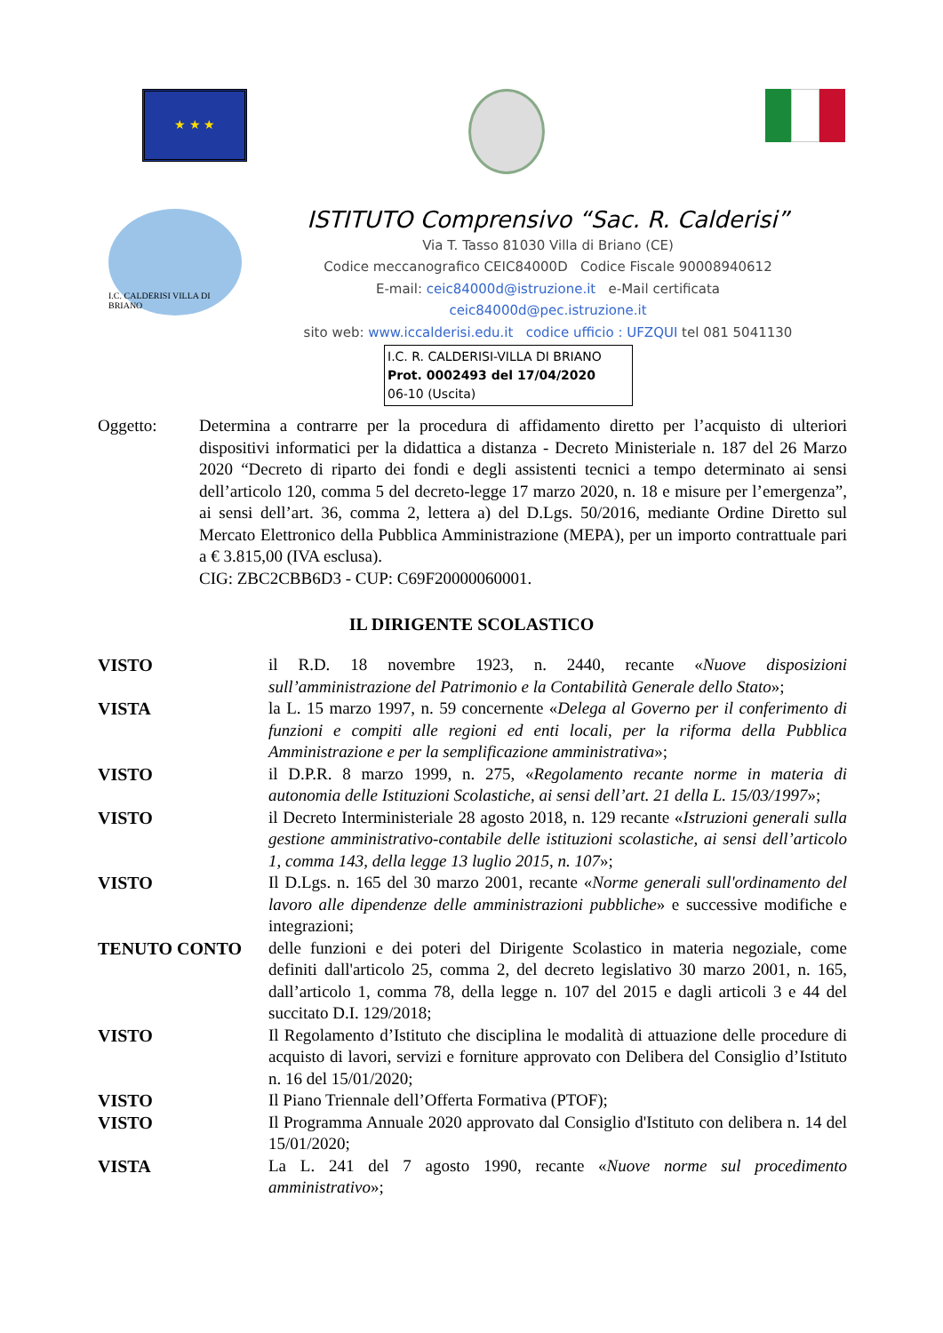★ ★ ★
I.C. CALDERISI VILLA DI BRIANO
ISTITUTO Comprensivo “Sac. R. Calderisi”
Via T. Tasso 81030 Villa di Briano (CE)
Codice meccanografico CEIC84000D Codice Fiscale 90008940612
E-mail: ceic84000d@istruzione.it e-Mail certificata
ceic84000d@pec.istruzione.it
sito web: www.iccalderisi.edu.it codice ufficio : UFZQUI tel 081 5041130
I.C. R. CALDERISI-VILLA DI BRIANO
Prot. 0002493 del 17/04/2020
06-10 (Uscita)
Oggetto: Determina a contrarre per la procedura di affidamento diretto per l’acquisto di ulteriori dispositivi informatici per la didattica a distanza - Decreto Ministeriale n. 187 del 26 Marzo 2020 “Decreto di riparto dei fondi e degli assistenti tecnici a tempo determinato ai sensi dell’articolo 120, comma 5 del decreto-legge 17 marzo 2020, n. 18 e misure per l’emergenza”, ai sensi dell’art. 36, comma 2, lettera a) del D.Lgs. 50/2016, mediante Ordine Diretto sul Mercato Elettronico della Pubblica Amministrazione (MEPA), per un importo contrattuale pari a € 3.815,00 (IVA esclusa).
CIG: ZBC2CBB6D3 - CUP: C69F20000060001.
IL DIRIGENTE SCOLASTICO
VISTO il R.D. 18 novembre 1923, n. 2440, recante «Nuove disposizioni sull’amministrazione del Patrimonio e la Contabilità Generale dello Stato»;
VISTA la L. 15 marzo 1997, n. 59 concernente «Delega al Governo per il conferimento di funzioni e compiti alle regioni ed enti locali, per la riforma della Pubblica Amministrazione e per la semplificazione amministrativa»;
VISTO il D.P.R. 8 marzo 1999, n. 275, «Regolamento recante norme in materia di autonomia delle Istituzioni Scolastiche, ai sensi dell’art. 21 della L. 15/03/1997»;
VISTO il Decreto Interministeriale 28 agosto 2018, n. 129 recante «Istruzioni generali sulla gestione amministrativo-contabile delle istituzioni scolastiche, ai sensi dell’articolo 1, comma 143, della legge 13 luglio 2015, n. 107»;
VISTO Il D.Lgs. n. 165 del 30 marzo 2001, recante «Norme generali sull'ordinamento del lavoro alle dipendenze delle amministrazioni pubbliche» e successive modifiche e integrazioni;
TENUTO CONTO delle funzioni e dei poteri del Dirigente Scolastico in materia negoziale, come definiti dall'articolo 25, comma 2, del decreto legislativo 30 marzo 2001, n. 165, dall’articolo 1, comma 78, della legge n. 107 del 2015 e dagli articoli 3 e 44 del succitato D.I. 129/2018;
VISTO Il Regolamento d’Istituto che disciplina le modalità di attuazione delle procedure di acquisto di lavori, servizi e forniture approvato con Delibera del Consiglio d’Istituto n. 16 del 15/01/2020;
VISTO Il Piano Triennale dell’Offerta Formativa (PTOF);
VISTO Il Programma Annuale 2020 approvato dal Consiglio d'Istituto con delibera n. 14 del 15/01/2020;
VISTA La L. 241 del 7 agosto 1990, recante «Nuove norme sul procedimento amministrativo»;